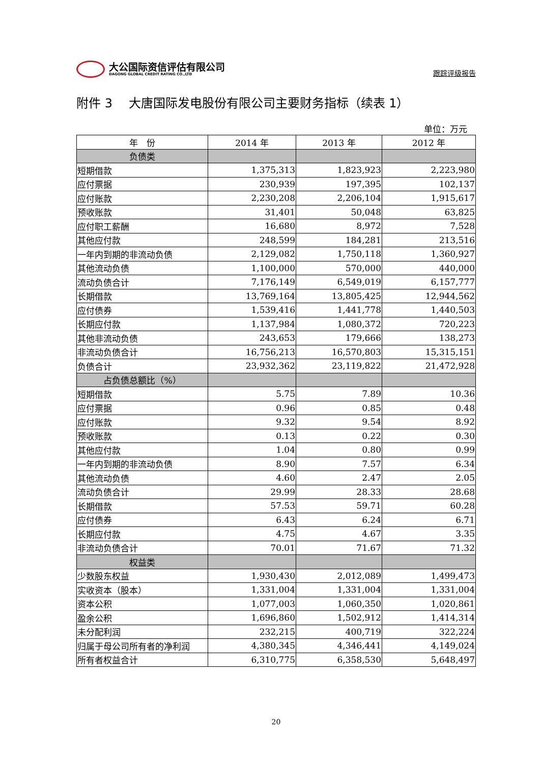大公国际资信评估有限公司
DAGONG GLOBAL CREDIT RATING CO.,LTD
跟踪评级报告
附件 3　 大唐国际发电股份有限公司主要财务指标（续表 1）
单位：万元
| 年 份 | 2014 年 | 2013 年 | 2012 年 |
| --- | --- | --- | --- |
| 负债类 | | | |
| 短期借款 | 1,375,313 | 1,823,923 | 2,223,980 |
| 应付票据 | 230,939 | 197,395 | 102,137 |
| 应付账款 | 2,230,208 | 2,206,104 | 1,915,617 |
| 预收账款 | 31,401 | 50,048 | 63,825 |
| 应付职工薪酬 | 16,680 | 8,972 | 7,528 |
| 其他应付款 | 248,599 | 184,281 | 213,516 |
| 一年内到期的非流动负债 | 2,129,082 | 1,750,118 | 1,360,927 |
| 其他流动负债 | 1,100,000 | 570,000 | 440,000 |
| 流动负债合计 | 7,176,149 | 6,549,019 | 6,157,777 |
| 长期借款 | 13,769,164 | 13,805,425 | 12,944,562 |
| 应付债券 | 1,539,416 | 1,441,778 | 1,440,503 |
| 长期应付款 | 1,137,984 | 1,080,372 | 720,223 |
| 其他非流动负债 | 243,653 | 179,666 | 138,273 |
| 非流动负债合计 | 16,756,213 | 16,570,803 | 15,315,151 |
| 负债合计 | 23,932,362 | 23,119,822 | 21,472,928 |
| 占负债总额比（%） | | | |
| 短期借款 | 5.75 | 7.89 | 10.36 |
| 应付票据 | 0.96 | 0.85 | 0.48 |
| 应付账款 | 9.32 | 9.54 | 8.92 |
| 预收账款 | 0.13 | 0.22 | 0.30 |
| 其他应付款 | 1.04 | 0.80 | 0.99 |
| 一年内到期的非流动负债 | 8.90 | 7.57 | 6.34 |
| 其他流动负债 | 4.60 | 2.47 | 2.05 |
| 流动负债合计 | 29.99 | 28.33 | 28.68 |
| 长期借款 | 57.53 | 59.71 | 60.28 |
| 应付债券 | 6.43 | 6.24 | 6.71 |
| 长期应付款 | 4.75 | 4.67 | 3.35 |
| 非流动负债合计 | 70.01 | 71.67 | 71.32 |
| 权益类 | | | |
| 少数股东权益 | 1,930,430 | 2,012,089 | 1,499,473 |
| 实收资本（股本） | 1,331,004 | 1,331,004 | 1,331,004 |
| 资本公积 | 1,077,003 | 1,060,350 | 1,020,861 |
| 盈余公积 | 1,696,860 | 1,502,912 | 1,414,314 |
| 未分配利润 | 232,215 | 400,719 | 322,224 |
| 归属于母公司所有者的净利润 | 4,380,345 | 4,346,441 | 4,149,024 |
| 所有者权益合计 | 6,310,775 | 6,358,530 | 5,648,497 |
20